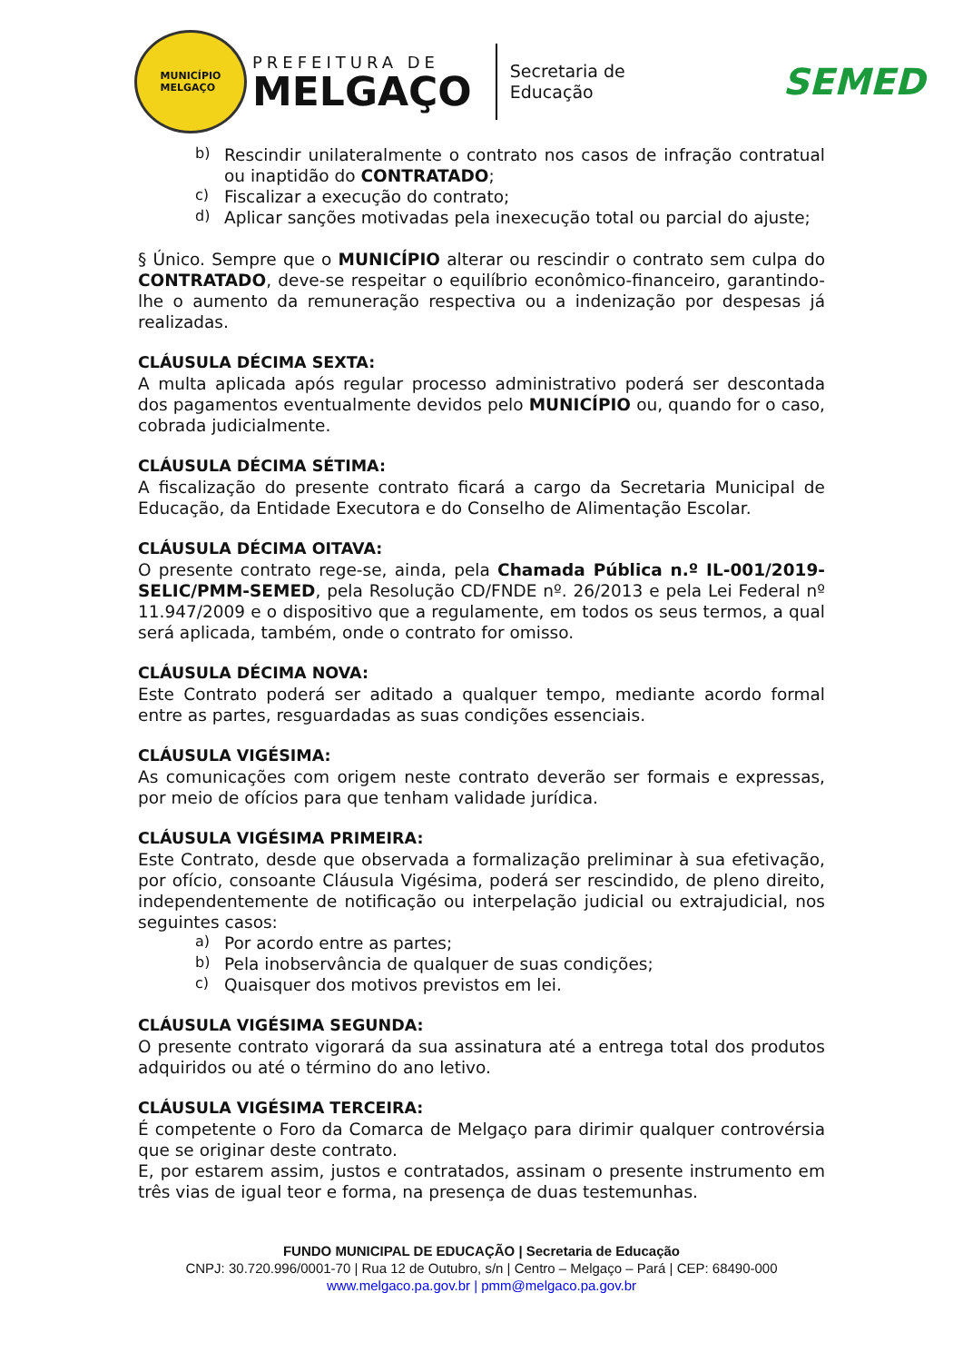MUNICÍPIO
MELGAÇO
PREFEITURA DE
MELGAÇO
Secretaria de
Educação
SEMED
b)
Rescindir unilateralmente o contrato nos casos de infração contratual ou inaptidão do CONTRATADO;
c)
Fiscalizar a execução do contrato;
d)
Aplicar sanções motivadas pela inexecução total ou parcial do ajuste;
§ Único. Sempre que o MUNICÍPIO alterar ou rescindir o contrato sem culpa do CONTRATADO, deve-se respeitar o equilíbrio econômico-financeiro, garantindo-lhe o aumento da remuneração respectiva ou a indenização por despesas já realizadas.
CLÁUSULA DÉCIMA SEXTA:
A multa aplicada após regular processo administrativo poderá ser descontada dos pagamentos eventualmente devidos pelo MUNICÍPIO ou, quando for o caso, cobrada judicialmente.
CLÁUSULA DÉCIMA SÉTIMA:
A fiscalização do presente contrato ficará a cargo da Secretaria Municipal de Educação, da Entidade Executora e do Conselho de Alimentação Escolar.
CLÁUSULA DÉCIMA OITAVA:
O presente contrato rege-se, ainda, pela Chamada Pública n.º IL-001/2019-SELIC/PMM-SEMED, pela Resolução CD/FNDE nº. 26/2013 e pela Lei Federal nº 11.947/2009 e o dispositivo que a regulamente, em todos os seus termos, a qual será aplicada, também, onde o contrato for omisso.
CLÁUSULA DÉCIMA NOVA:
Este Contrato poderá ser aditado a qualquer tempo, mediante acordo formal entre as partes, resguardadas as suas condições essenciais.
CLÁUSULA VIGÉSIMA:
As comunicações com origem neste contrato deverão ser formais e expressas, por meio de ofícios para que tenham validade jurídica.
CLÁUSULA VIGÉSIMA PRIMEIRA:
Este Contrato, desde que observada a formalização preliminar à sua efetivação, por ofício, consoante Cláusula Vigésima, poderá ser rescindido, de pleno direito, independentemente de notificação ou interpelação judicial ou extrajudicial, nos seguintes casos:
a)
Por acordo entre as partes;
b)
Pela inobservância de qualquer de suas condições;
c)
Quaisquer dos motivos previstos em lei.
CLÁUSULA VIGÉSIMA SEGUNDA:
O presente contrato vigorará da sua assinatura até a entrega total dos produtos adquiridos ou até o término do ano letivo.
CLÁUSULA VIGÉSIMA TERCEIRA:
É competente o Foro da Comarca de Melgaço para dirimir qualquer controvérsia que se originar deste contrato.
E, por estarem assim, justos e contratados, assinam o presente instrumento em três vias de igual teor e forma, na presença de duas testemunhas.
FUNDO MUNICIPAL DE EDUCAÇÃO | Secretaria de Educação
CNPJ: 30.720.996/0001-70 | Rua 12 de Outubro, s/n | Centro – Melgaço – Pará | CEP: 68490-000
www.melgaco.pa.gov.br | pmm@melgaco.pa.gov.br